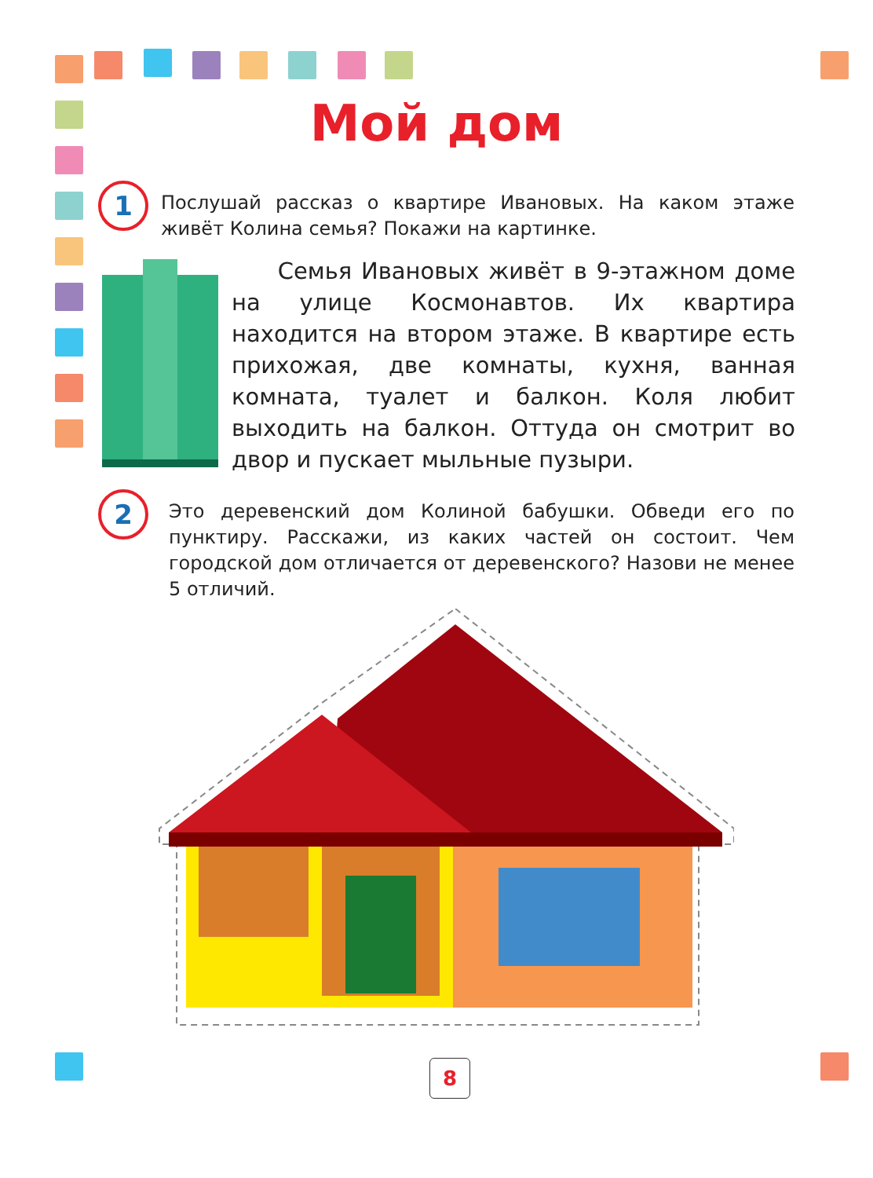Мой дом
1
Послушай рассказ о квартире Ивановых. На каком эта­же живёт Колина семья? Покажи на картинке.
Семья Ивановых живёт в 9-этажном доме на улице Космонавтов. Их квартира находится на втором этаже. В квартире есть прихожая, две комнаты, кухня, ванная комната, туалет и балкон. Коля любит выходить на балкон. От­туда он смотрит во двор и пускает мыльные пузыри.
2
Это деревенский дом Колиной бабушки. Обведи его по пунктиру. Расскажи, из каких частей он состоит. Чем городской дом отличается от деревенского? Назови не менее 5 отличий.
8